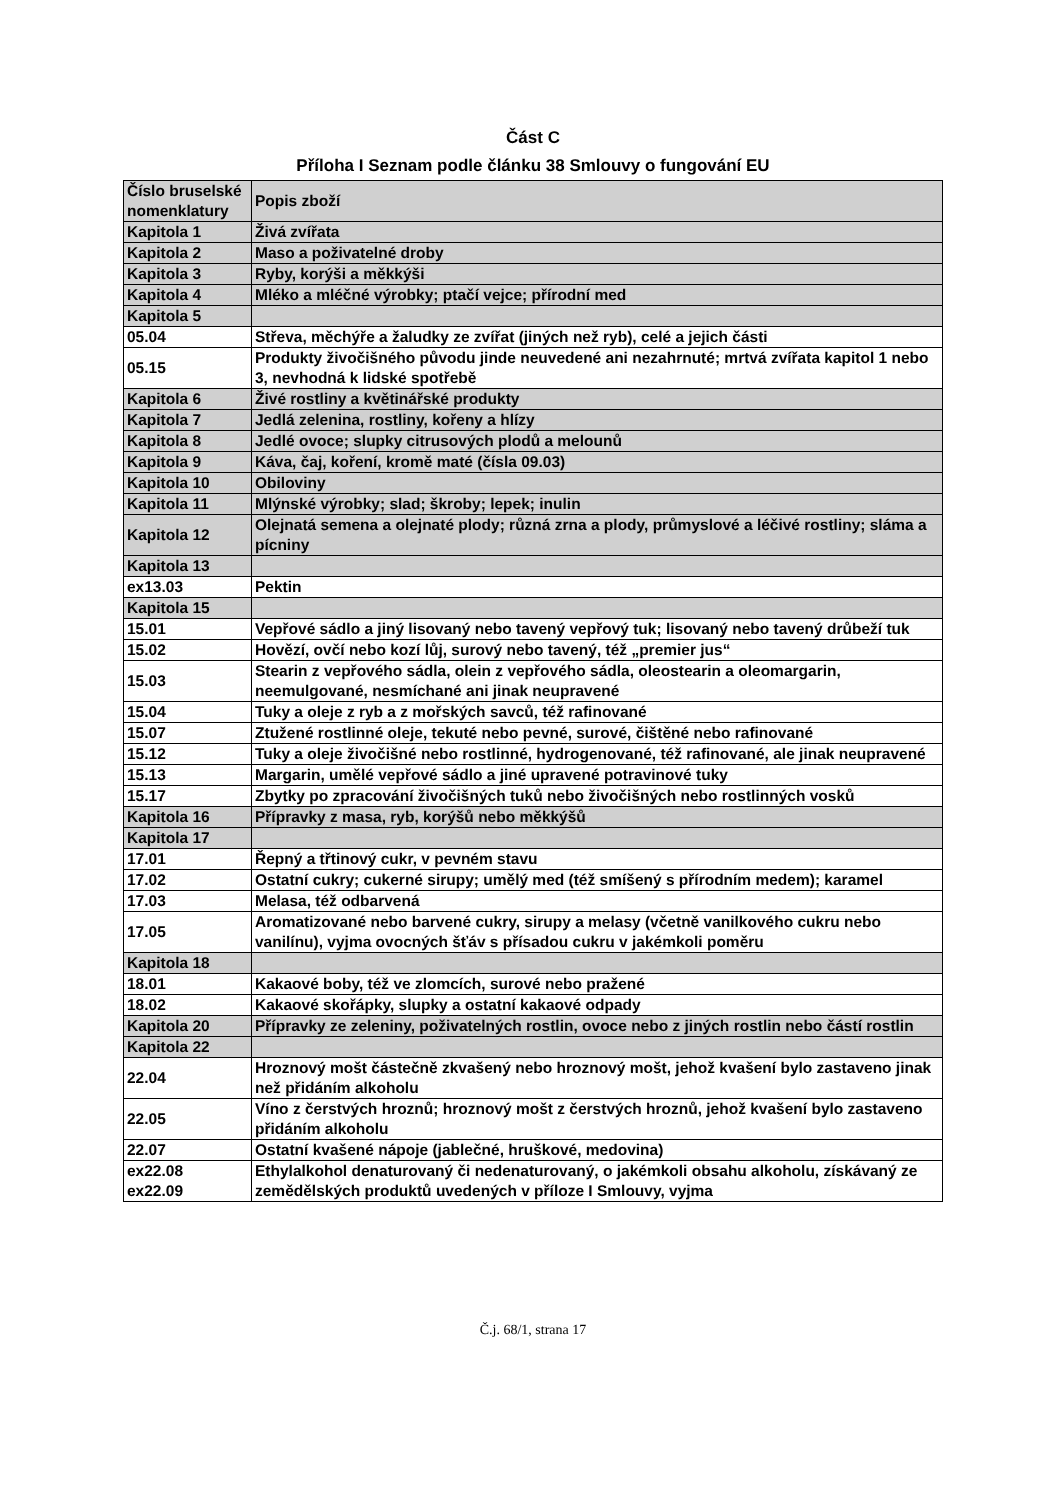Část C
Příloha I Seznam podle článku 38 Smlouvy o fungování EU
| Číslo bruselské nomenklatury | Popis zboží |
| --- | --- |
| Kapitola 1 | Živá zvířata |
| Kapitola 2 | Maso a poživatelné droby |
| Kapitola 3 | Ryby, korýši a měkkýši |
| Kapitola 4 | Mléko a mléčné výrobky; ptačí vejce; přírodní med |
| Kapitola 5 | |
| 05.04 | Střeva, měchýře a žaludky ze zvířat (jiných než ryb), celé a jejich části |
| 05.15 | Produkty živočišného původu jinde neuvedené ani nezahrnuté; mrtvá zvířata kapitol 1 nebo 3, nevhodná k lidské spotřebě |
| Kapitola 6 | Živé rostliny a květinářské produkty |
| Kapitola 7 | Jedlá zelenina, rostliny, kořeny a hlízy |
| Kapitola 8 | Jedlé ovoce; slupky citrusových plodů a melounů |
| Kapitola 9 | Káva, čaj, koření, kromě maté (čísla 09.03) |
| Kapitola 10 | Obiloviny |
| Kapitola 11 | Mlýnské výrobky; slad; škroby; lepek; inulin |
| Kapitola 12 | Olejnatá semena a olejnaté plody; různá zrna a plody, průmyslové a léčivé rostliny; sláma a pícniny |
| Kapitola 13 | |
| ex13.03 | Pektin |
| Kapitola 15 | |
| 15.01 | Vepřové sádlo a jiný lisovaný nebo tavený vepřový tuk; lisovaný nebo tavený drůbeží tuk |
| 15.02 | Hovězí, ovčí nebo kozí lůj, surový nebo tavený, též „premier jus“ |
| 15.03 | Stearin z vepřového sádla, olein z vepřového sádla, oleostearin a oleomargarin, neemulgované, nesmíchané ani jinak neupravené |
| 15.04 | Tuky a oleje z ryb a z mořských savců, též rafinované |
| 15.07 | Ztužené rostlinné oleje, tekuté nebo pevné, surové, čištěné nebo rafinované |
| 15.12 | Tuky a oleje živočišné nebo rostlinné, hydrogenované, též rafinované, ale jinak neupravené |
| 15.13 | Margarin, umělé vepřové sádlo a jiné upravené potravinové tuky |
| 15.17 | Zbytky po zpracování živočišných tuků nebo živočišných nebo rostlinných vosků |
| Kapitola 16 | Přípravky z masa, ryb, korýšů nebo měkkýšů |
| Kapitola 17 | |
| 17.01 | Řepný a třtinový cukr, v pevném stavu |
| 17.02 | Ostatní cukry; cukerné sirupy; umělý med (též smíšený s přírodním medem); karamel |
| 17.03 | Melasa, též odbarvená |
| 17.05 | Aromatizované nebo barvené cukry, sirupy a melasy (včetně vanilkového cukru nebo vanilínu), vyjma ovocných šťáv s přísadou cukru v jakémkoli poměru |
| Kapitola 18 | |
| 18.01 | Kakaové boby, též ve zlomcích, surové nebo pražené |
| 18.02 | Kakaové skořápky, slupky a ostatní kakaové odpady |
| Kapitola 20 | Přípravky ze zeleniny, poživatelných rostlin, ovoce nebo z jiných rostlin nebo částí rostlin |
| Kapitola 22 | |
| 22.04 | Hroznový mošt částečně zkvašený nebo hroznový mošt, jehož kvašení bylo zastaveno jinak než přidáním alkoholu |
| 22.05 | Víno z čerstvých hroznů; hroznový mošt z čerstvých hroznů, jehož kvašení bylo zastaveno přidáním alkoholu |
| 22.07 | Ostatní kvašené nápoje (jablečné, hruškové, medovina) |
| ex22.08 ex22.09 | Ethylalkohol denaturovaný či nedenaturovaný, o jakémkoli obsahu alkoholu, získávaný ze zemědělských produktů uvedených v příloze I Smlouvy, vyjma |
Č.j. 68/1, strana 17